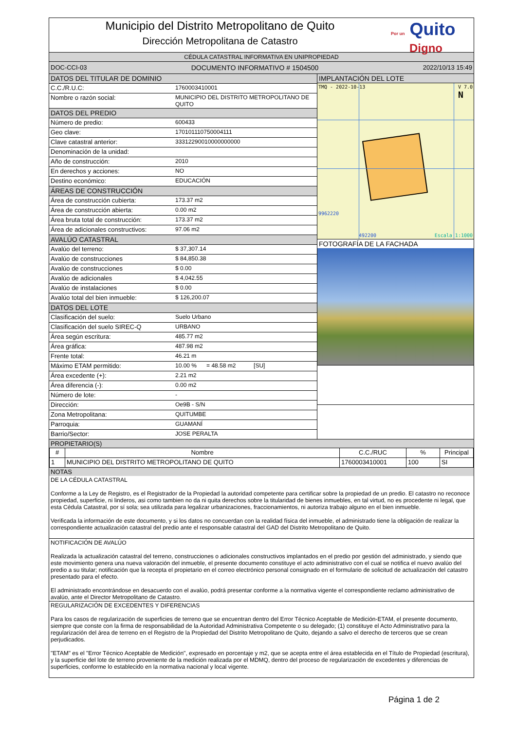Municipio del Distrito Metropolitano de Quito
Dirección Metropolitana de Catastro
Por un Quito
Digno
CÉDULA CATASTRAL INFORMATIVA EN UNIPROPIEDAD
DOC-CCI-03 DOCUMENTO INFORMATIVO # 1504500 2022/10/13 15:49
| DATOS DEL TITULAR DE DOMINIO | |
| C.C./R.U.C: | 1760003410001 |
| Nombre o razón social: | MUNICIPIO DEL DISTRITO METROPOLITANO DE QUITO |
| DATOS DEL PREDIO | |
| Número de predio: | 600433 |
| Geo clave: | 170101110750004111 |
| Clave catastral anterior: | 33312290010000000000 |
| Denominación de la unidad: | |
| Año de construcción: | 2010 |
| En derechos y acciones: | NO |
| Destino económico: | EDUCACIÓN |
| ÁREAS DE CONSTRUCCIÓN | |
| Área de construcción cubierta: | 173.37 m2 |
| Área de construcción abierta: | 0.00 m2 |
| Área bruta total de construcción: | 173.37 m2 |
| Área de adicionales constructivos: | 97.06 m2 |
| AVALÚO CATASTRAL | |
| Avalúo del terreno: | $ 37,307.14 |
| Avalúo de construcciones | $ 84,850.38 |
| Avalúo de construcciones | $ 0.00 |
| Avalúo de adicionales | $ 4,042.55 |
| Avalúo de instalaciones | $ 0.00 |
| Avalúo total del bien inmueble: | $ 126,200.07 |
| DATOS DEL LOTE | |
| Clasificación del suelo: | Suelo Urbano |
| Clasificación del suelo SIREC-Q | URBANO |
| Área según escritura: | 485.77 m2 |
| Área gráfica: | 487.98 m2 |
| Frente total: | 46.21 m |
| Máximo ETAM permitido: | 10.00 % = 48.58 m2 [SU] |
| Área excedente (+): | 2.21 m2 |
| Área diferencia (-): | 0.00 m2 |
| Número de lote: | - |
| Dirección: | Oe9B - S/N |
| Zona Metropolitana: | QUITUMBE |
| Parroquia: | GUAMANÍ |
| Barrio/Sector: | JOSE PERALTA |
IMPLANTACIÓN DEL LOTE
TMQ - 2022-10-13 V 7.0
N
9962220
492200 Escala 1:1000
FOTOGRAFÍA DE LA FACHADA
PROPIETARIO(S)
| # | Nombre | C.C./RUC | % | Principal |
| --- | --- | --- | --- | --- |
| 1 | MUNICIPIO DEL DISTRITO METROPOLITANO DE QUITO | 1760003410001 | 100 | SI |
NOTAS
| DE LA CÉDULA CATASTRAL Conforme a la Ley de Registro, es el Registrador de la Propiedad la autoridad competente para certificar sobre la propiedad de un predio. El catastro no reconoce propiedad, superficie, ni linderos, asi como tambien no da ni quita derechos sobre la titularidad de bienes inmuebles, en tal virtud, no es procedente ni legal, que esta Cédula Catastral, por sí sola; sea utilizada para legalizar urbanizaciones, fraccionamientos, ni autoriza trabajo alguno en el bien inmueble. Verificada la información de este documento, y si los datos no concuerdan con la realidad física del inmueble, el administrado tiene la obligación de realizar la correspondiente actualización catastral del predio ante el responsable catastral del GAD del Distrito Metropolitano de Quito. |
| NOTIFICACIÓN DE AVALÚO Realizada la actualización catastral del terreno, construcciones o adicionales constructivos implantados en el predio por gestión del administrado, y siendo que este movimiento genera una nueva valoración del inmueble, el presente documento constituye el acto administrativo con el cual se notifica el nuevo avalúo del predio a su titular; notificación que la recepta el propietario en el correo electrónico personal consignado en el formulario de solicitud de actualización del catastro presentado para el efecto. El administrado encontrándose en desacuerdo con el avalúo, podrá presentar conforme a la normativa vigente el correspondiente reclamo administrativo de avalúo, ante el Director Metropolitano de Catastro. |
| REGULARIZACIÓN DE EXCEDENTES Y DIFERENCIAS Para los casos de regularización de superficies de terreno que se encuentran dentro del Error Técnico Aceptable de Medición-ETAM, el presente documento, siempre que conste con la firma de responsabilidad de la Autoridad Administrativa Competente o su delegado; (1) constituye el Acto Administrativo para la regularización del área de terreno en el Registro de la Propiedad del Distrito Metropolitano de Quito, dejando a salvo el derecho de terceros que se crean perjudicados. "ETAM" es el "Error Técnico Aceptable de Medición", expresado en porcentaje y m2, que se acepta entre el área establecida en el Título de Propiedad (escritura), y la superficie del lote de terreno proveniente de la medición realizada por el MDMQ, dentro del proceso de regularización de excedentes y diferencias de superficies, conforme lo establecido en la normativa nacional y local vigente. |
Página 1 de 2